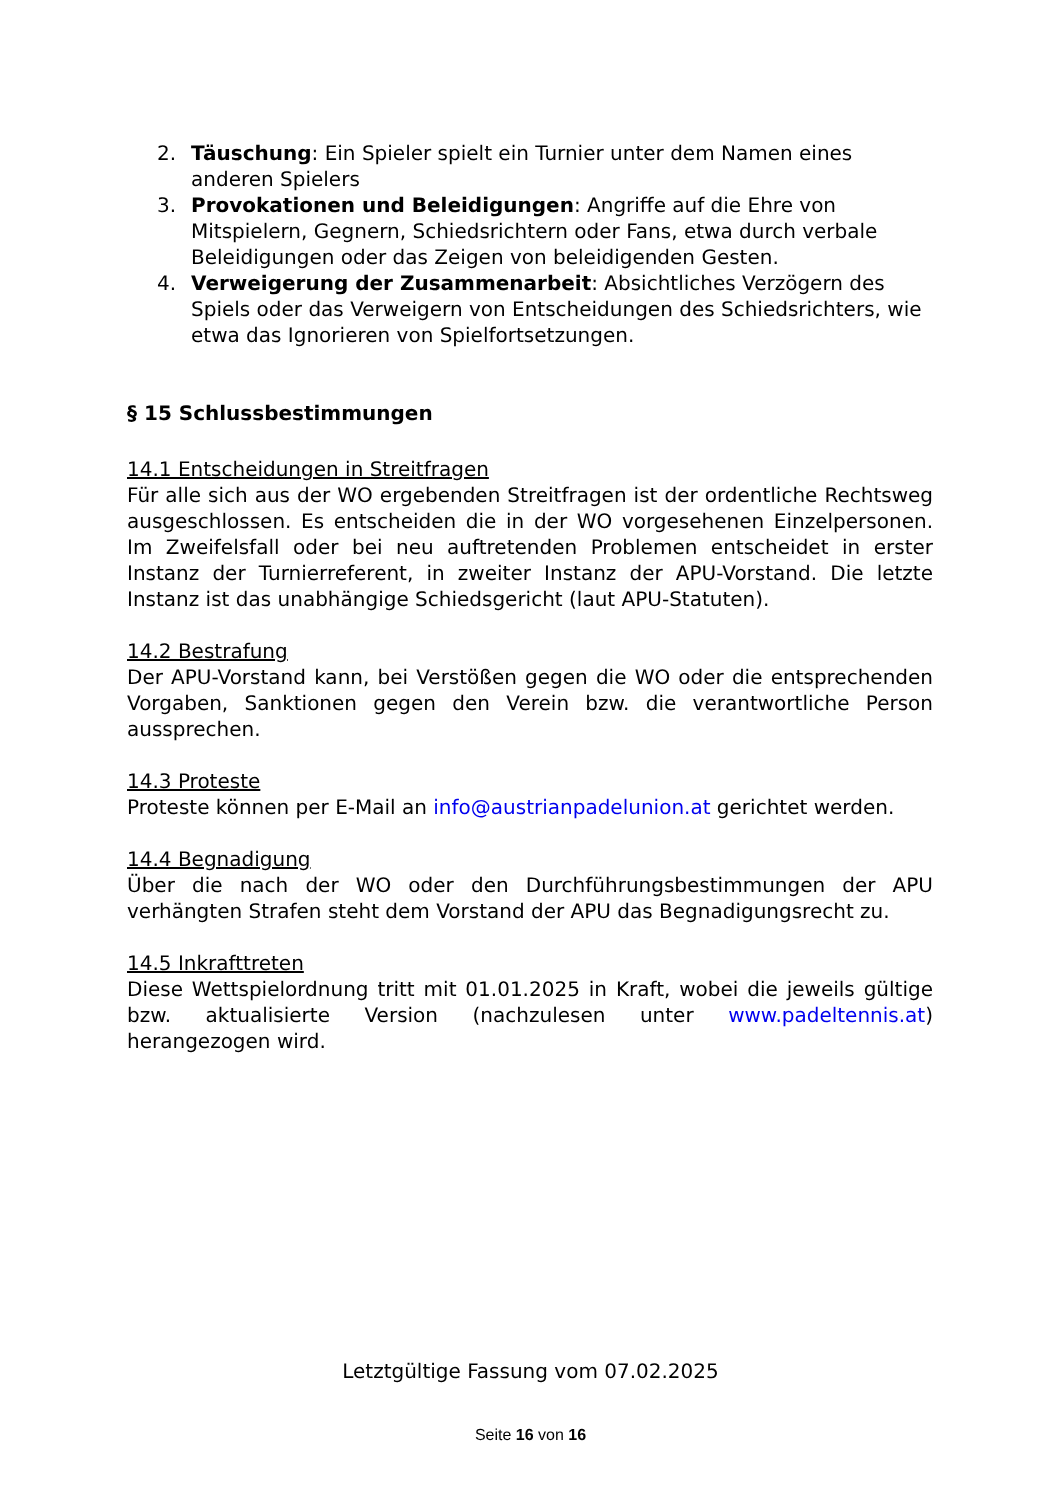2. Täuschung: Ein Spieler spielt ein Turnier unter dem Namen eines anderen Spielers
3. Provokationen und Beleidigungen: Angriffe auf die Ehre von Mitspielern, Gegnern, Schiedsrichtern oder Fans, etwa durch verbale Beleidigungen oder das Zeigen von beleidigenden Gesten.
4. Verweigerung der Zusammenarbeit: Absichtliches Verzögern des Spiels oder das Verweigern von Entscheidungen des Schiedsrichters, wie etwa das Ignorieren von Spielfortsetzungen.
§ 15 Schlussbestimmungen
14.1 Entscheidungen in Streitfragen
Für alle sich aus der WO ergebenden Streitfragen ist der ordentliche Rechtsweg ausgeschlossen. Es entscheiden die in der WO vorgesehenen Einzelpersonen. Im Zweifelsfall oder bei neu auftretenden Problemen entscheidet in erster Instanz der Turnierreferent, in zweiter Instanz der APU-Vorstand. Die letzte Instanz ist das unabhängige Schiedsgericht (laut APU-Statuten).
14.2 Bestrafung
Der APU-Vorstand kann, bei Verstößen gegen die WO oder die entsprechenden Vorgaben, Sanktionen gegen den Verein bzw. die verantwortliche Person aussprechen.
14.3 Proteste
Proteste können per E-Mail an info@austrianpadelunion.at gerichtet werden.
14.4 Begnadigung
Über die nach der WO oder den Durchführungsbestimmungen der APU verhängten Strafen steht dem Vorstand der APU das Begnadigungsrecht zu.
14.5 Inkrafttreten
Diese Wettspielordnung tritt mit 01.01.2025 in Kraft, wobei die jeweils gültige bzw. aktualisierte Version (nachzulesen unter www.padeltennis.at) herangezogen wird.
Letztgültige Fassung vom 07.02.2025
Seite 16 von 16